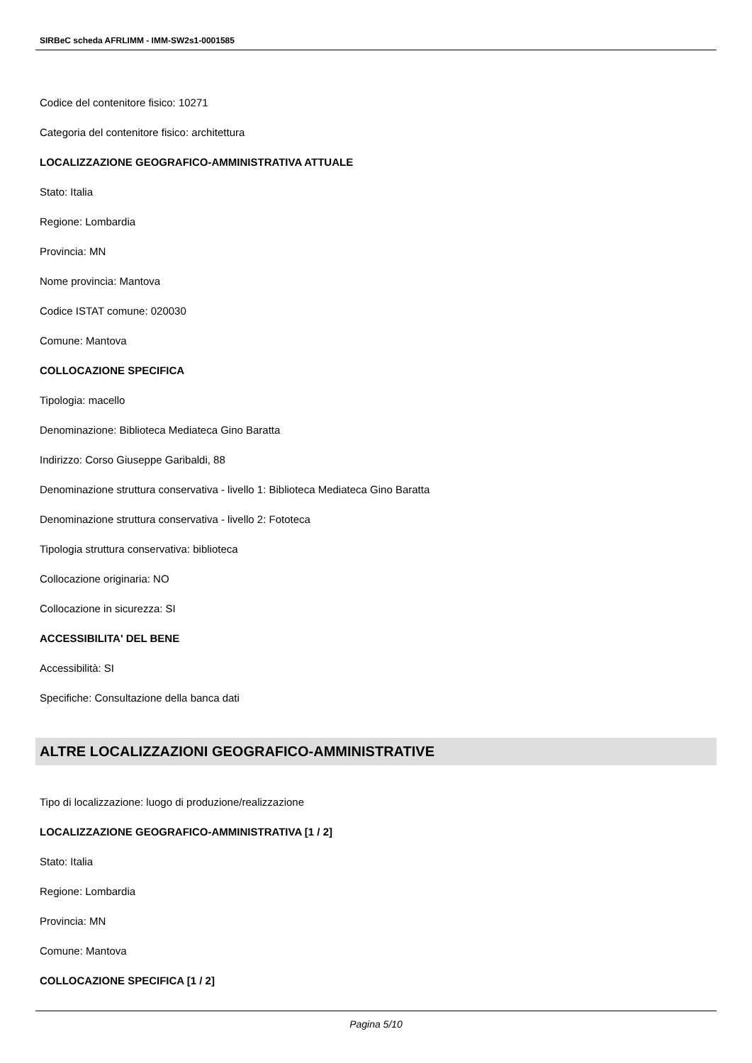SIRBeC scheda AFRLIMM - IMM-SW2s1-0001585
Codice del contenitore fisico: 10271
Categoria del contenitore fisico: architettura
LOCALIZZAZIONE GEOGRAFICO-AMMINISTRATIVA ATTUALE
Stato: Italia
Regione: Lombardia
Provincia: MN
Nome provincia: Mantova
Codice ISTAT comune: 020030
Comune: Mantova
COLLOCAZIONE SPECIFICA
Tipologia: macello
Denominazione: Biblioteca Mediateca Gino Baratta
Indirizzo: Corso Giuseppe Garibaldi, 88
Denominazione struttura conservativa - livello 1: Biblioteca Mediateca Gino Baratta
Denominazione struttura conservativa - livello 2: Fototeca
Tipologia struttura conservativa: biblioteca
Collocazione originaria: NO
Collocazione in sicurezza: SI
ACCESSIBILITA' DEL BENE
Accessibilità: SI
Specifiche: Consultazione della banca dati
ALTRE LOCALIZZAZIONI GEOGRAFICO-AMMINISTRATIVE
Tipo di localizzazione: luogo di produzione/realizzazione
LOCALIZZAZIONE GEOGRAFICO-AMMINISTRATIVA [1 / 2]
Stato: Italia
Regione: Lombardia
Provincia: MN
Comune: Mantova
COLLOCAZIONE SPECIFICA [1 / 2]
Pagina 5/10